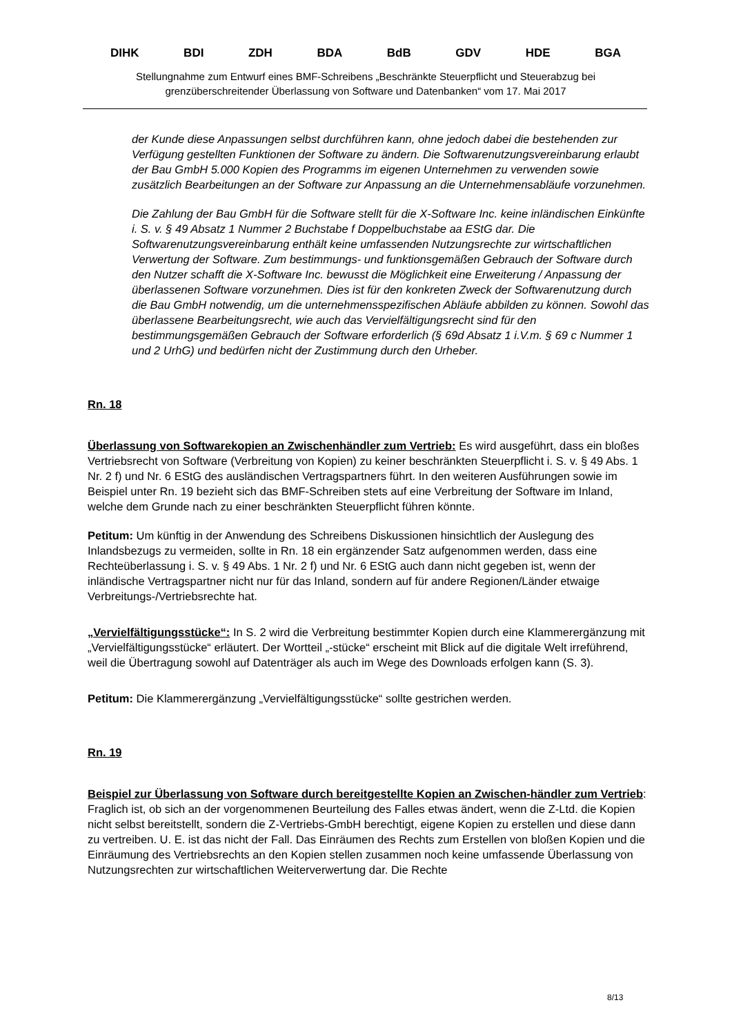DIHK BDI ZDH BDA BdB GDV HDE BGA
Stellungnahme zum Entwurf eines BMF-Schreibens „Beschränkte Steuerpflicht und Steuerabzug bei grenzüberschreitender Überlassung von Software und Datenbanken“ vom 17. Mai 2017
der Kunde diese Anpassungen selbst durchführen kann, ohne jedoch dabei die bestehenden zur Verfügung gestellten Funktionen der Software zu ändern. Die Softwarenutzungsvereinbarung erlaubt der Bau GmbH 5.000 Kopien des Programms im eigenen Unternehmen zu verwenden sowie zusätzlich Bearbeitungen an der Software zur Anpassung an die Unternehmensabläufe vorzunehmen.
Die Zahlung der Bau GmbH für die Software stellt für die X-Software Inc. keine inländischen Einkünfte i. S. v. § 49 Absatz 1 Nummer 2 Buchstabe f Doppelbuchstabe aa EStG dar. Die Softwarenutzungsvereinbarung enthält keine umfassenden Nutzungsrechte zur wirtschaftlichen Verwertung der Software. Zum bestimmungs- und funktionsgemäßen Gebrauch der Software durch den Nutzer schafft die X-Software Inc. bewusst die Möglichkeit eine Erweiterung / Anpassung der überlassenen Software vorzunehmen. Dies ist für den konkreten Zweck der Softwarenutzung durch die Bau GmbH notwendig, um die unternehmensspezifischen Abläufe abbilden zu können. Sowohl das überlassene Bearbeitungsrecht, wie auch das Vervielfältigungsrecht sind für den bestimmungsgemäßen Gebrauch der Software erforderlich (§ 69d Absatz 1 i.V.m. § 69 c Nummer 1 und 2 UrhG) und bedürfen nicht der Zustimmung durch den Urheber.
Rn. 18
Überlassung von Softwarekopien an Zwischenhändler zum Vertrieb: Es wird ausgeführt, dass ein bloßes Vertriebsrecht von Software (Verbreitung von Kopien) zu keiner beschränkten Steuerpflicht i. S. v. § 49 Abs. 1 Nr. 2 f) und Nr. 6 EStG des ausländischen Vertragspartners führt. In den weiteren Ausführungen sowie im Beispiel unter Rn. 19 bezieht sich das BMF-Schreiben stets auf eine Verbreitung der Software im Inland, welche dem Grunde nach zu einer beschränkten Steuerpflicht führen könnte.
Petitum: Um künftig in der Anwendung des Schreibens Diskussionen hinsichtlich der Auslegung des Inlandsbezugs zu vermeiden, sollte in Rn. 18 ein ergänzender Satz aufgenommen werden, dass eine Rechteüberlassung i. S. v. § 49 Abs. 1 Nr. 2 f) und Nr. 6 EStG auch dann nicht gegeben ist, wenn der inländische Vertragspartner nicht nur für das Inland, sondern auf für andere Regionen/Länder etwaige Verbreitungs-/Vertriebsrechte hat.
„Vervielfältigungsstücke“: In S. 2 wird die Verbreitung bestimmter Kopien durch eine Klammerergänzung mit „Vervielfältigungsstücke“ erläutert. Der Wortteil „-stücke“ erscheint mit Blick auf die digitale Welt irreführend, weil die Übertragung sowohl auf Datenträger als auch im Wege des Downloads erfolgen kann (S. 3).
Petitum: Die Klammerergänzung „Vervielfältigungsstücke“ sollte gestrichen werden.
Rn. 19
Beispiel zur Überlassung von Software durch bereitgestellte Kopien an Zwischen-händler zum Vertrieb: Fraglich ist, ob sich an der vorgenommenen Beurteilung des Falles etwas ändert, wenn die Z-Ltd. die Kopien nicht selbst bereitstellt, sondern die Z-Vertriebs-GmbH berechtigt, eigene Kopien zu erstellen und diese dann zu vertreiben. U. E. ist das nicht der Fall. Das Einräumen des Rechts zum Erstellen von bloßen Kopien und die Einräumung des Vertriebsrechts an den Kopien stellen zusammen noch keine umfassende Überlassung von Nutzungsrechten zur wirtschaftlichen Weiterverwertung dar. Die Rechte
8/13